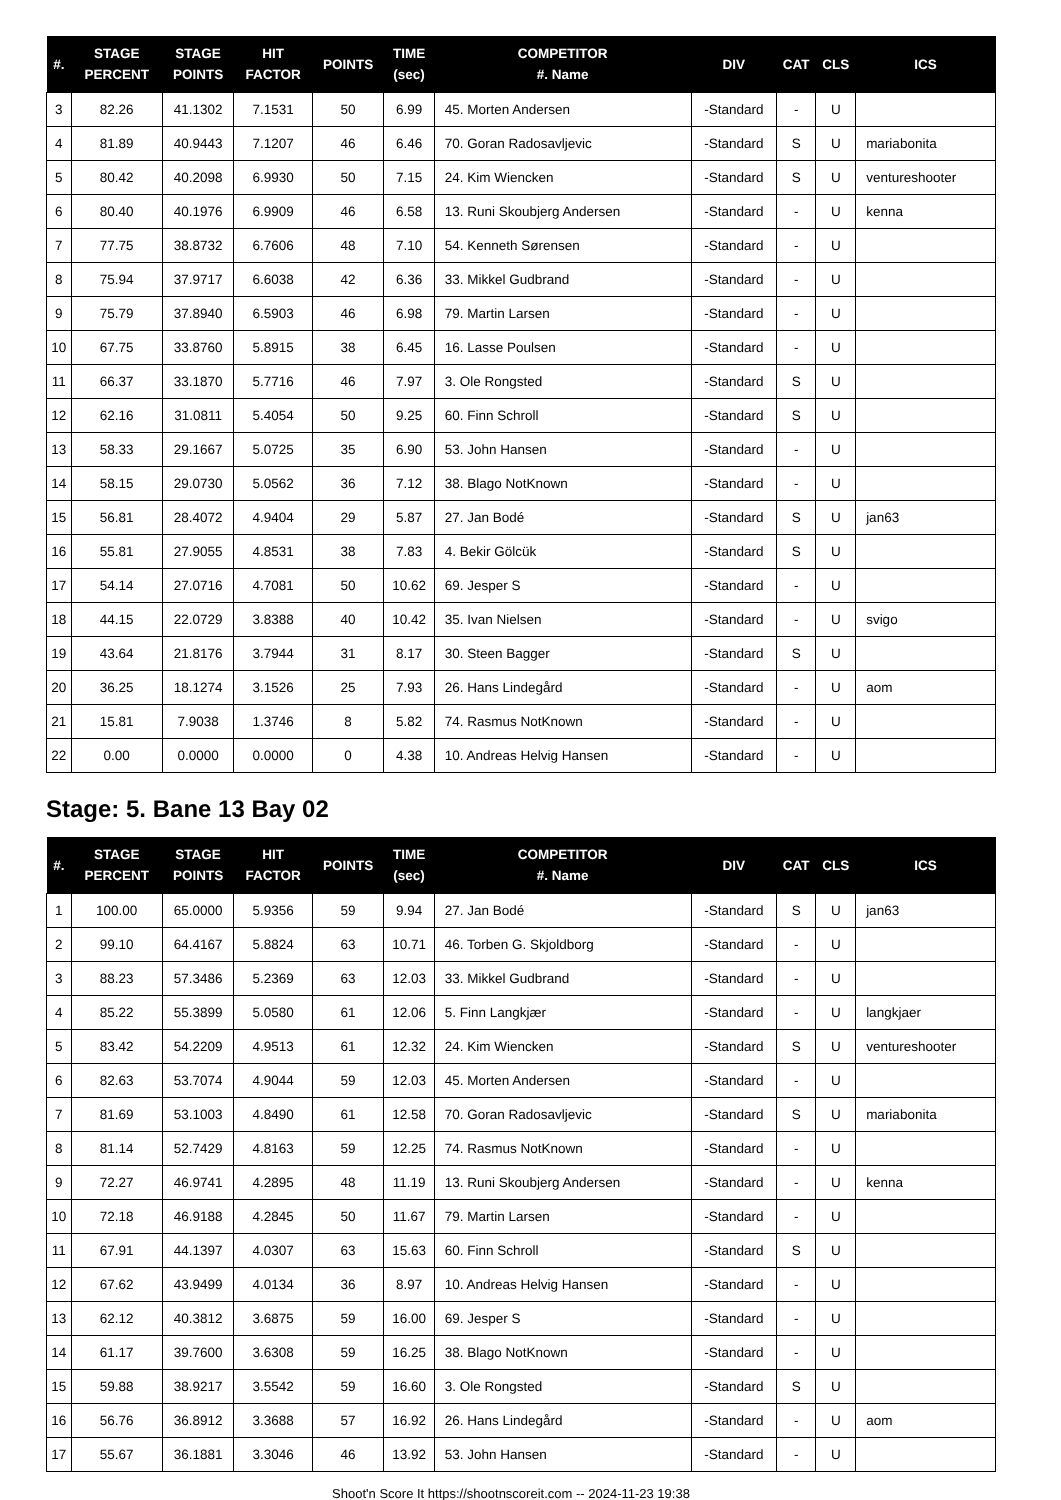| #. | STAGE PERCENT | STAGE POINTS | HIT FACTOR | POINTS | TIME (sec) | COMPETITOR #. Name | DIV | CAT | CLS | ICS |
| --- | --- | --- | --- | --- | --- | --- | --- | --- | --- | --- |
| 3 | 82.26 | 41.1302 | 7.1531 | 50 | 6.99 | 45. Morten Andersen | -Standard | - | U | |
| 4 | 81.89 | 40.9443 | 7.1207 | 46 | 6.46 | 70. Goran Radosavljevic | -Standard | S | U | mariabonita |
| 5 | 80.42 | 40.2098 | 6.9930 | 50 | 7.15 | 24. Kim Wiencken | -Standard | S | U | ventureshooter |
| 6 | 80.40 | 40.1976 | 6.9909 | 46 | 6.58 | 13. Runi Skoubjerg Andersen | -Standard | - | U | kenna |
| 7 | 77.75 | 38.8732 | 6.7606 | 48 | 7.10 | 54. Kenneth Sørensen | -Standard | - | U | |
| 8 | 75.94 | 37.9717 | 6.6038 | 42 | 6.36 | 33. Mikkel Gudbrand | -Standard | - | U | |
| 9 | 75.79 | 37.8940 | 6.5903 | 46 | 6.98 | 79. Martin Larsen | -Standard | - | U | |
| 10 | 67.75 | 33.8760 | 5.8915 | 38 | 6.45 | 16. Lasse Poulsen | -Standard | - | U | |
| 11 | 66.37 | 33.1870 | 5.7716 | 46 | 7.97 | 3. Ole Rongsted | -Standard | S | U | |
| 12 | 62.16 | 31.0811 | 5.4054 | 50 | 9.25 | 60. Finn Schroll | -Standard | S | U | |
| 13 | 58.33 | 29.1667 | 5.0725 | 35 | 6.90 | 53. John Hansen | -Standard | - | U | |
| 14 | 58.15 | 29.0730 | 5.0562 | 36 | 7.12 | 38. Blago NotKnown | -Standard | - | U | |
| 15 | 56.81 | 28.4072 | 4.9404 | 29 | 5.87 | 27. Jan Bodé | -Standard | S | U | jan63 |
| 16 | 55.81 | 27.9055 | 4.8531 | 38 | 7.83 | 4. Bekir Gölcük | -Standard | S | U | |
| 17 | 54.14 | 27.0716 | 4.7081 | 50 | 10.62 | 69. Jesper S | -Standard | - | U | |
| 18 | 44.15 | 22.0729 | 3.8388 | 40 | 10.42 | 35. Ivan Nielsen | -Standard | - | U | svigo |
| 19 | 43.64 | 21.8176 | 3.7944 | 31 | 8.17 | 30. Steen Bagger | -Standard | S | U | |
| 20 | 36.25 | 18.1274 | 3.1526 | 25 | 7.93 | 26. Hans Lindegård | -Standard | - | U | aom |
| 21 | 15.81 | 7.9038 | 1.3746 | 8 | 5.82 | 74. Rasmus NotKnown | -Standard | - | U | |
| 22 | 0.00 | 0.0000 | 0.0000 | 0 | 4.38 | 10. Andreas Helvig Hansen | -Standard | - | U | |
Stage: 5. Bane 13 Bay 02
| #. | STAGE PERCENT | STAGE POINTS | HIT FACTOR | POINTS | TIME (sec) | COMPETITOR #. Name | DIV | CAT | CLS | ICS |
| --- | --- | --- | --- | --- | --- | --- | --- | --- | --- | --- |
| 1 | 100.00 | 65.0000 | 5.9356 | 59 | 9.94 | 27. Jan Bodé | -Standard | S | U | jan63 |
| 2 | 99.10 | 64.4167 | 5.8824 | 63 | 10.71 | 46. Torben G. Skjoldborg | -Standard | - | U | |
| 3 | 88.23 | 57.3486 | 5.2369 | 63 | 12.03 | 33. Mikkel Gudbrand | -Standard | - | U | |
| 4 | 85.22 | 55.3899 | 5.0580 | 61 | 12.06 | 5. Finn Langkjær | -Standard | - | U | langkjaer |
| 5 | 83.42 | 54.2209 | 4.9513 | 61 | 12.32 | 24. Kim Wiencken | -Standard | S | U | ventureshooter |
| 6 | 82.63 | 53.7074 | 4.9044 | 59 | 12.03 | 45. Morten Andersen | -Standard | - | U | |
| 7 | 81.69 | 53.1003 | 4.8490 | 61 | 12.58 | 70. Goran Radosavljevic | -Standard | S | U | mariabonita |
| 8 | 81.14 | 52.7429 | 4.8163 | 59 | 12.25 | 74. Rasmus NotKnown | -Standard | - | U | |
| 9 | 72.27 | 46.9741 | 4.2895 | 48 | 11.19 | 13. Runi Skoubjerg Andersen | -Standard | - | U | kenna |
| 10 | 72.18 | 46.9188 | 4.2845 | 50 | 11.67 | 79. Martin Larsen | -Standard | - | U | |
| 11 | 67.91 | 44.1397 | 4.0307 | 63 | 15.63 | 60. Finn Schroll | -Standard | S | U | |
| 12 | 67.62 | 43.9499 | 4.0134 | 36 | 8.97 | 10. Andreas Helvig Hansen | -Standard | - | U | |
| 13 | 62.12 | 40.3812 | 3.6875 | 59 | 16.00 | 69. Jesper S | -Standard | - | U | |
| 14 | 61.17 | 39.7600 | 3.6308 | 59 | 16.25 | 38. Blago NotKnown | -Standard | - | U | |
| 15 | 59.88 | 38.9217 | 3.5542 | 59 | 16.60 | 3. Ole Rongsted | -Standard | S | U | |
| 16 | 56.76 | 36.8912 | 3.3688 | 57 | 16.92 | 26. Hans Lindegård | -Standard | - | U | aom |
| 17 | 55.67 | 36.1881 | 3.3046 | 46 | 13.92 | 53. John Hansen | -Standard | - | U | |
Shoot'n Score It https://shootnscoreit.com -- 2024-11-23 19:38